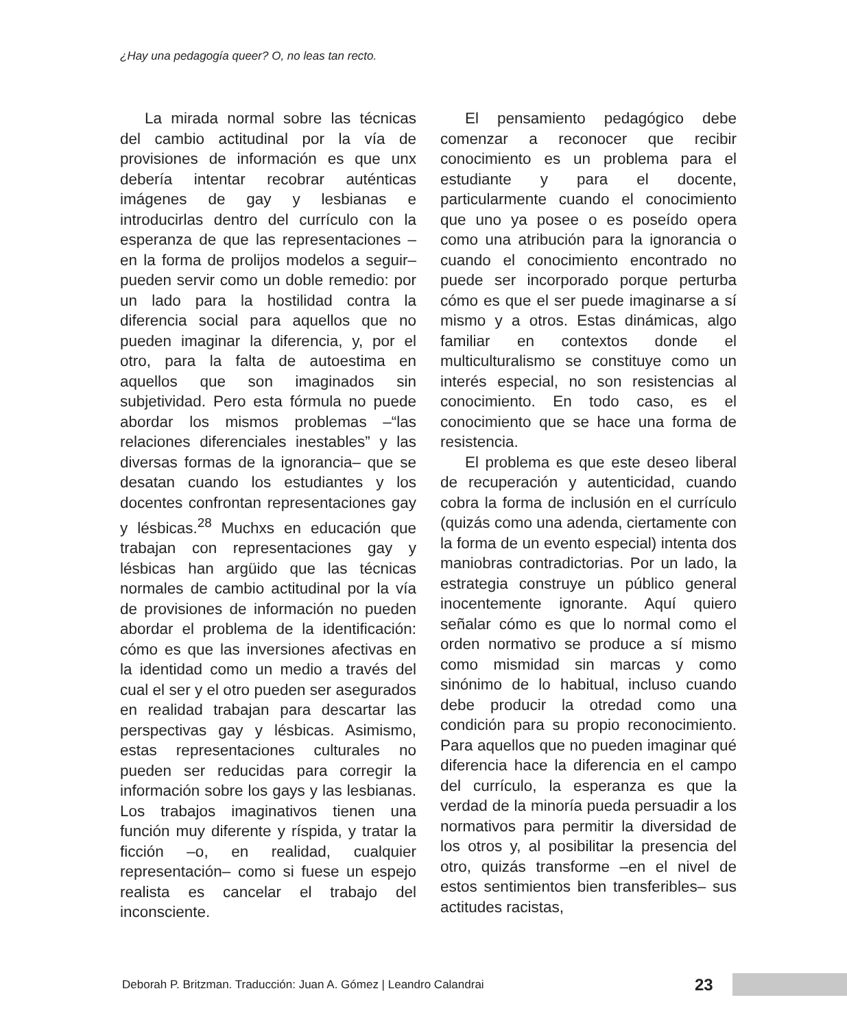¿Hay una pedagogía queer? O, no leas tan recto.
La mirada normal sobre las técnicas del cambio actitudinal por la vía de provisiones de información es que unx debería intentar recobrar auténticas imágenes de gay y lesbianas e introducirlas dentro del currículo con la esperanza de que las representaciones –en la forma de prolijos modelos a seguir– pueden servir como un doble remedio: por un lado para la hostilidad contra la diferencia social para aquellos que no pueden imaginar la diferencia, y, por el otro, para la falta de autoestima en aquellos que son imaginados sin subjetividad. Pero esta fórmula no puede abordar los mismos problemas –“las relaciones diferenciales inestables” y las diversas formas de la ignorancia– que se desatan cuando los estudiantes y los docentes confrontan representaciones gay y lésbicas.<sup>28</sup> Muchxs en educación que trabajan con representaciones gay y lésbicas han argüido que las técnicas normales de cambio actitudinal por la vía de provisiones de información no pueden abordar el problema de la identificación: cómo es que las inversiones afectivas en la identidad como un medio a través del cual el ser y el otro pueden ser asegurados en realidad trabajan para descartar las perspectivas gay y lésbicas. Asimismo, estas representaciones culturales no pueden ser reducidas para corregir la información sobre los gays y las lesbianas. Los trabajos imaginativos tienen una función muy diferente y ríspida, y tratar la ficción –o, en realidad, cualquier representación– como si fuese un espejo realista es cancelar el trabajo del inconsciente.
El pensamiento pedagógico debe comenzar a reconocer que recibir conocimiento es un problema para el estudiante y para el docente, particularmente cuando el conocimiento que uno ya posee o es poseído opera como una atribución para la ignorancia o cuando el conocimiento encontrado no puede ser incorporado porque perturba cómo es que el ser puede imaginarse a sí mismo y a otros. Estas dinámicas, algo familiar en contextos donde el multiculturalismo se constituye como un interés especial, no son resistencias al conocimiento. En todo caso, es el conocimiento que se hace una forma de resistencia.
El problema es que este deseo liberal de recuperación y autenticidad, cuando cobra la forma de inclusión en el currículo (quizás como una adenda, ciertamente con la forma de un evento especial) intenta dos maniobras contradictorias. Por un lado, la estrategia construye un público general inocentemente ignorante. Aquí quiero señalar cómo es que lo normal como el orden normativo se produce a sí mismo como mismidad sin marcas y como sinónimo de lo habitual, incluso cuando debe producir la otredad como una condición para su propio reconocimiento. Para aquellos que no pueden imaginar qué diferencia hace la diferencia en el campo del currículo, la esperanza es que la verdad de la minoría pueda persuadir a los normativos para permitir la diversidad de los otros y, al posibilitar la presencia del otro, quizás transforme –en el nivel de estos sentimientos bien transferibles– sus actitudes racistas,
Deborah P. Britzman. Traducción: Juan A. Gómez | Leandro Calandrai 23